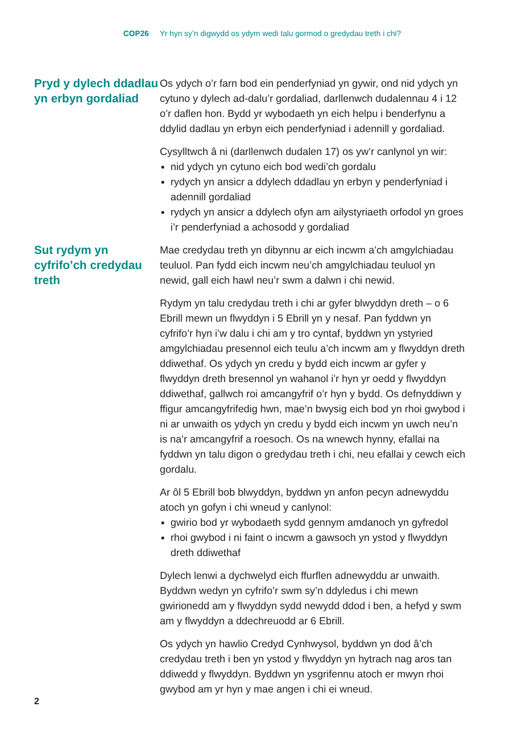COP26 Yr hyn sy’n digwydd os ydym wedi talu gormod o gredydau treth i chi?
Pryd y dylech ddadlau yn erbyn gordaliad
Os ydych o’r farn bod ein penderfyniad yn gywir, ond nid ydych yn cytuno y dylech ad-dalu’r gordaliad, darllenwch dudalennau 4 i 12 o’r daflen hon. Bydd yr wybodaeth yn eich helpu i benderfynu a ddylid dadlau yn erbyn eich penderfyniad i adennill y gordaliad.
Cysylltwch â ni (darllenwch dudalen 17) os yw’r canlynol yn wir:
nid ydych yn cytuno eich bod wedi’ch gordalu
rydych yn ansicr a ddylech ddadlau yn erbyn y penderfyniad i adennill gordaliad
rydych yn ansicr a ddylech ofyn am ailystyriaeth orfodol yn groes i’r penderfyniad a achosodd y gordaliad
Sut rydym yn cyfrifo’ch credydau treth
Mae credydau treth yn dibynnu ar eich incwm a’ch amgylchiadau teuluol. Pan fydd eich incwm neu’ch amgylchiadau teuluol yn newid, gall eich hawl neu’r swm a dalwn i chi newid.
Rydym yn talu credydau treth i chi ar gyfer blwyddyn dreth – o 6 Ebrill mewn un flwyddyn i 5 Ebrill yn y nesaf. Pan fyddwn yn cyfrifo’r hyn i’w dalu i chi am y tro cyntaf, byddwn yn ystyried amgylchiadau presennol eich teulu a’ch incwm am y flwyddyn dreth ddiwethaf. Os ydych yn credu y bydd eich incwm ar gyfer y flwyddyn dreth bresennol yn wahanol i’r hyn yr oedd y flwyddyn ddiwethaf, gallwch roi amcangyfrif o’r hyn y bydd. Os defnyddiwn y ffigur amcangyfrifedig hwn, mae’n bwysig eich bod yn rhoi gwybod i ni ar unwaith os ydych yn credu y bydd eich incwm yn uwch neu’n is na’r amcangyfrif a roesoch. Os na wnewch hynny, efallai na fyddwn yn talu digon o gredydau treth i chi, neu efallai y cewch eich gordalu.
Ar ôl 5 Ebrill bob blwyddyn, byddwn yn anfon pecyn adnewyddu atoch yn gofyn i chi wneud y canlynol:
gwirio bod yr wybodaeth sydd gennym amdanoch yn gyfredol
rhoi gwybod i ni faint o incwm a gawsoch yn ystod y flwyddyn dreth ddiwethaf
Dylech lenwi a dychwelyd eich ffurflen adnewyddu ar unwaith. Byddwn wedyn yn cyfrifo’r swm sy’n ddyledus i chi mewn gwirionedd am y flwyddyn sydd newydd ddod i ben, a hefyd y swm am y flwyddyn a ddechreuodd ar 6 Ebrill.
Os ydych yn hawlio Credyd Cynhwysol, byddwn yn dod â’ch credydau treth i ben yn ystod y flwyddyn yn hytrach nag aros tan ddiwedd y flwyddyn. Byddwn yn ysgrifennu atoch er mwyn rhoi gwybod am yr hyn y mae angen i chi ei wneud.
2